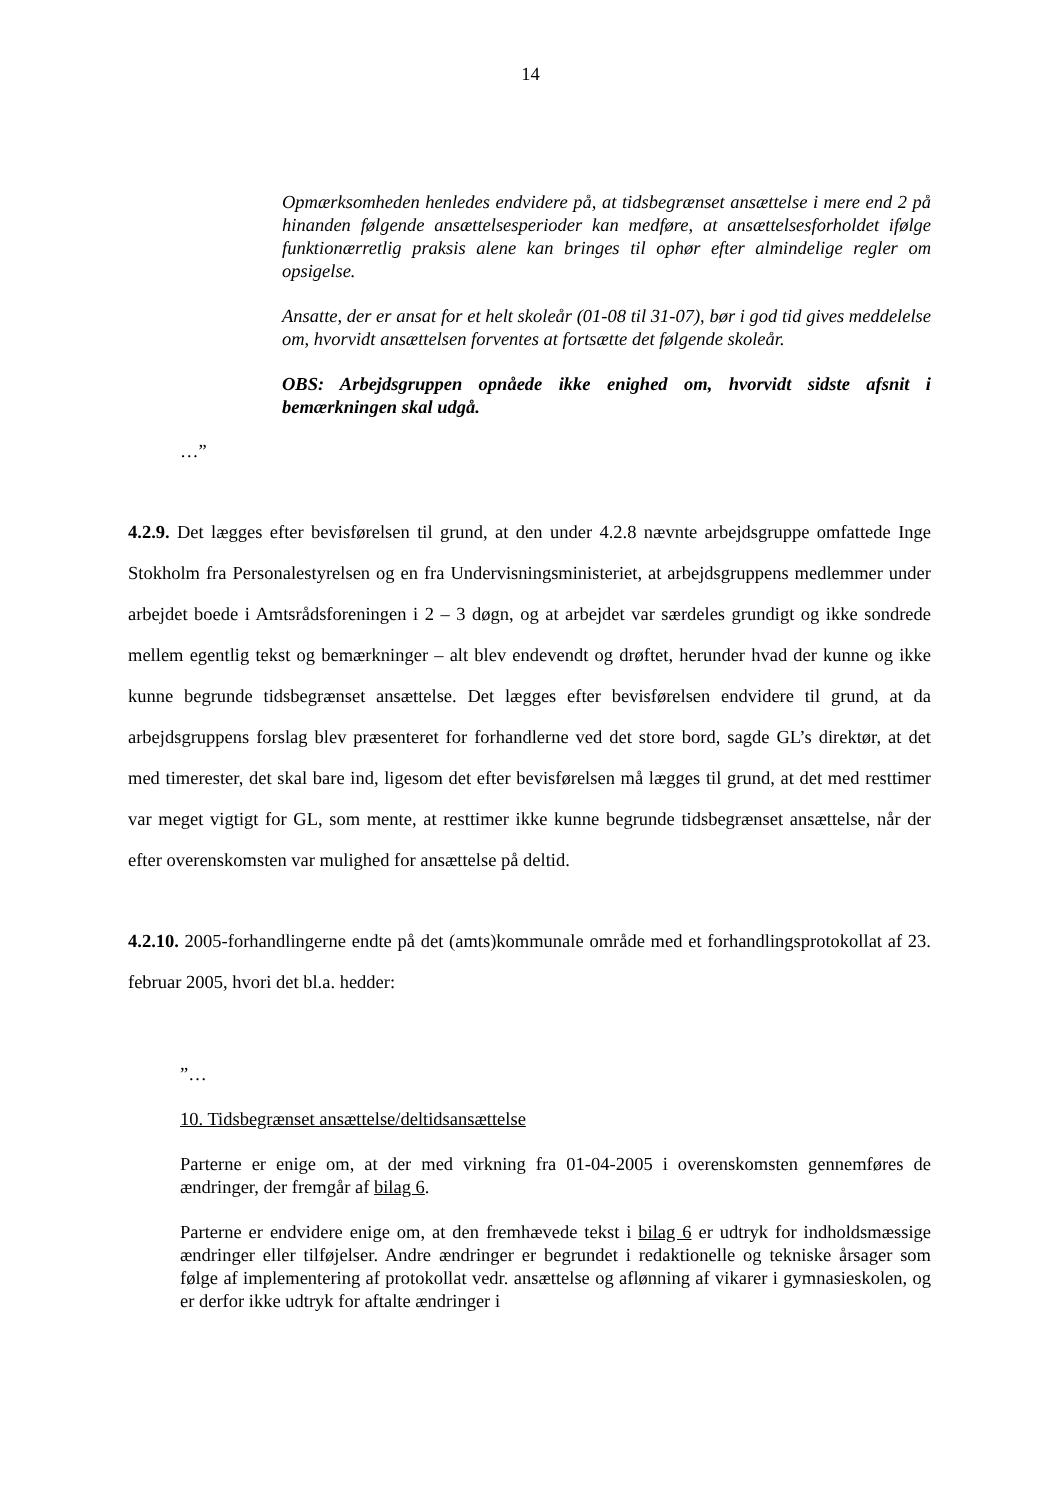14
Opmærksomheden henledes endvidere på, at tidsbegrænset ansættelse i mere end 2 på hinanden følgende ansættelsesperioder kan medføre, at an­sættelsesforholdet ifølge funktionærretlig praksis alene kan bringes til op­hør efter almindelige regler om opsigelse.
Ansatte, der er ansat for et helt skoleår (01-08 til 31-07), bør i god tid gi­ves meddelelse om, hvorvidt ansættelsen forventes at fortsætte det følgen­de skoleår.
OBS: Arbejdsgruppen opnåede ikke enighed om, hvorvidt sidste afsnit i bemærkningen skal udgå.
…”
4.2.9. Det lægges efter bevisførelsen til grund, at den under 4.2.8 nævnte arbejdsgruppe om­fattede Inge Stokholm fra Personalestyrelsen og en fra Undervisningsministeriet, at arbejds­gruppens medlemmer under arbejdet boede i Amtsrådsforeningen i 2 – 3 døgn, og at arbej­det var særdeles grundigt og ikke sondrede mellem egentlig tekst og bemærkninger – alt blev endevendt og drøftet, herunder hvad der kunne og ikke kunne begrunde tidsbegrænset ansættelse. Det lægges efter bevisførelsen endvidere til grund, at da arbejdsgruppens forslag blev præsenteret for forhandlerne ved det store bord, sagde GL’s direktør, at det med time­rester, det skal bare ind, ligesom det efter bevisførelsen må lægges til grund, at det med rest­timer var meget vigtigt for GL, som mente, at resttimer ikke kunne begrunde tidsbegrænset ansættelse, når der efter overenskomsten var mulighed for ansættelse på deltid.
4.2.10. 2005-forhandlingerne endte på det (amts)kommunale område med et forhandlings­protokollat af 23. februar 2005, hvori det bl.a. hedder:
”…
10. Tidsbegrænset ansættelse/deltidsansættelse
Parterne er enige om, at der med virkning fra 01-04-2005 i overenskomsten gennem­føres de ændringer, der fremgår af bilag 6.
Parterne er endvidere enige om, at den fremhævede tekst i bilag 6 er udtryk for ind­holdsmæssige ændringer eller tilføjelser. Andre ændringer er begrundet i redaktionelle og tekniske årsager som følge af implementering af protokollat vedr. ansættelse og af­lønning af vikarer i gymnasieskolen, og er derfor ikke udtryk for aftalte ændringer i